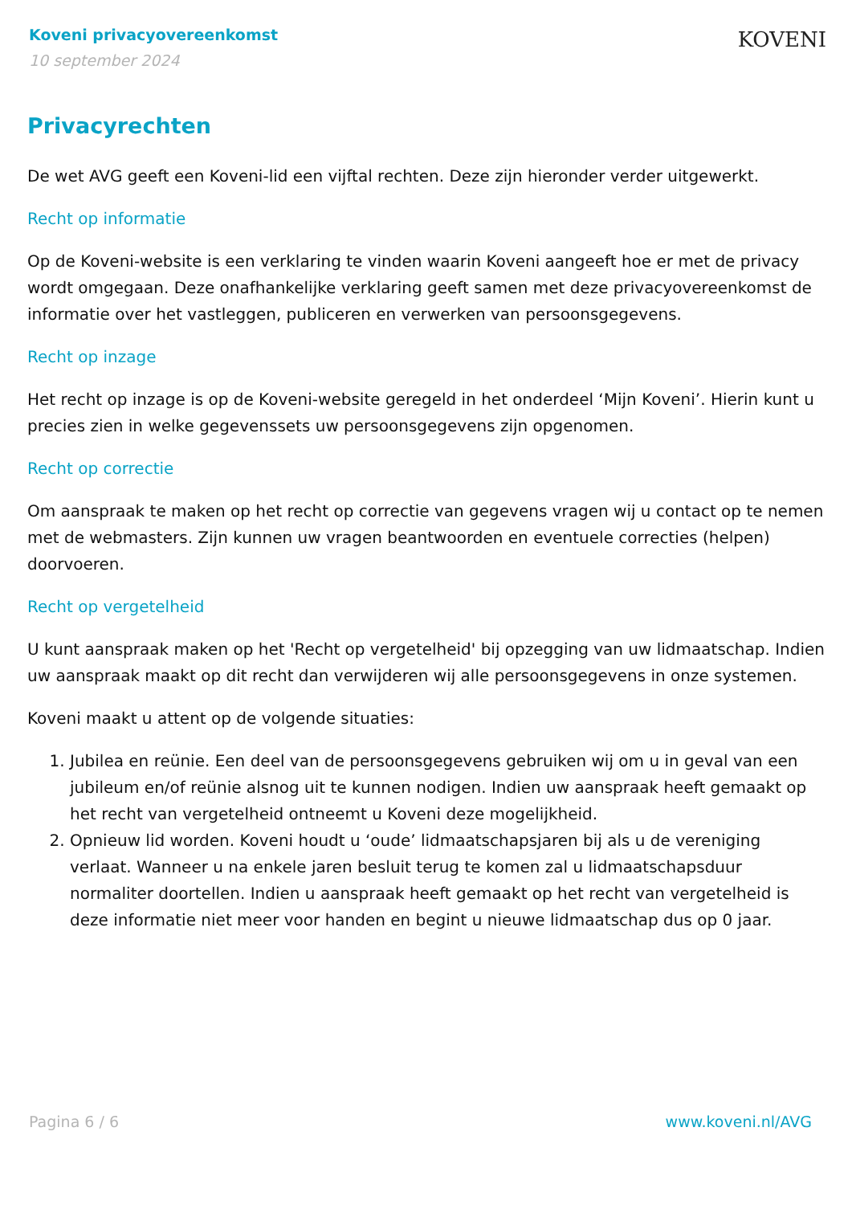Koveni privacyovereenkomst
10 september 2024
KOVENI
Privacyrechten
De wet AVG geeft een Koveni-lid een vijftal rechten. Deze zijn hieronder verder uitgewerkt.
Recht op informatie
Op de Koveni-website is een verklaring te vinden waarin Koveni aangeeft hoe er met de privacy wordt omgegaan. Deze onafhankelijke verklaring geeft samen met deze privacyovereenkomst de informatie over het vastleggen, publiceren en verwerken van persoonsgegevens.
Recht op inzage
Het recht op inzage is op de Koveni-website geregeld in het onderdeel ‘Mijn Koveni’. Hierin kunt u precies zien in welke gegevenssets uw persoonsgegevens zijn opgenomen.
Recht op correctie
Om aanspraak te maken op het recht op correctie van gegevens vragen wij u contact op te nemen met de webmasters. Zijn kunnen uw vragen beantwoorden en eventuele correcties (helpen) doorvoeren.
Recht op vergetelheid
U kunt aanspraak maken op het 'Recht op vergetelheid' bij opzegging van uw lidmaatschap. Indien uw aanspraak maakt op dit recht dan verwijderen wij alle persoonsgegevens in onze systemen.
Koveni maakt u attent op de volgende situaties:
1. Jubilea en reünie. Een deel van de persoonsgegevens gebruiken wij om u in geval van een jubileum en/of reünie alsnog uit te kunnen nodigen. Indien uw aanspraak heeft gemaakt op het recht van vergetelheid ontneemt u Koveni deze mogelijkheid.
2. Opnieuw lid worden. Koveni houdt u ‘oude’ lidmaatschapsjaren bij als u de vereniging verlaat. Wanneer u na enkele jaren besluit terug te komen zal u lidmaatschapsduur normaliter doortellen. Indien u aanspraak heeft gemaakt op het recht van vergetelheid is deze informatie niet meer voor handen en begint u nieuwe lidmaatschap dus op 0 jaar.
Pagina 6 / 6 www.koveni.nl/AVG